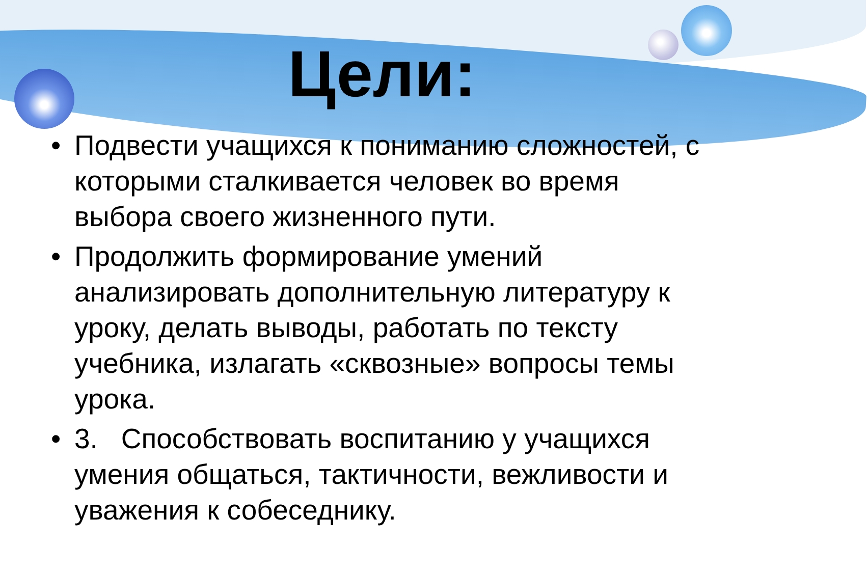Цели:
• Подвести учащихся к пониманию сложностей, с которыми сталкивается человек во время выбора своего жизненного пути.
• Продолжить формирование умений анализировать дополнительную литературу к уроку, делать выводы, работать по тексту учебника, излагать «сквозные» вопросы темы урока.
• 3. Способствовать воспитанию у учащихся умения общаться, тактичности, вежливости и уважения к собеседнику.